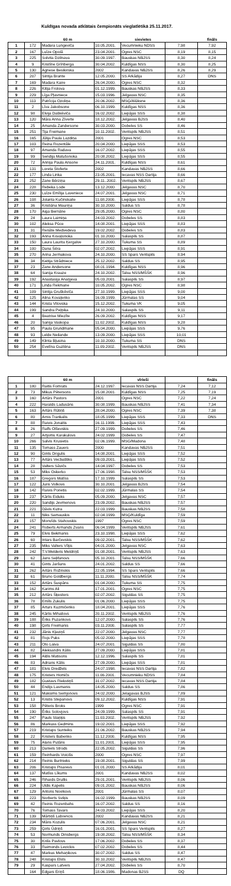Kuldīgas novada atklātais čempionāts vieglatlētikā 25.11.2017.
| | | 60 m | | sievietes | | fināls |
| --- | --- | --- | --- | --- | --- | --- |
| 1 | 172 | Madara Lungeviča | 10.05.2001. | Vecumnieku NDSS | 7,98 | 7,92 |
| 2 | 167 | Luīze Opolā | 23.04.2001. | Ogres NSC | 8,19 | 8,15 |
| 3 | 225 | Solvita Dzilnava | 30.09.1997. | Bauskas NBJSS | 8,30 | 8,24 |
| 4 | 9 | Kristīne Grīnberga | 30.04.2002. | Kuldīgas NSS | 8,30 | 8,25 |
| 5 | 130 | Agnese Besikirska | 2002 | Kandavas NBJSS | 8,26 | 8,29 |
| 6 | 207 | Sintija Brante | 12.05.2000. | SS Arkādija | 8,27 | DNS |
| 7 | 169 | Madara Kaire | 26.04.2000. | Ogres NSC | 8,32 | |
| 8 | 226 | Kitija Frolova | 01.12.1999. | Bauskas NBJSS | 8,33 | |
| 9 | 229 | Līga Pļavniece | 15.03.1996. | Jelgavas NSC | 8,35 | |
| 10 | 113 | Patrīcija Ozoliņa | 20.06.2002. | MSĢ/Alūksne | 8,36 | |
| 11 | 2 | Līva Jakobsone | 06.10.1999. | Kuldīgas NSS | 8,36 | |
| 12 | 98 | Elvija Daškēviča | 16.02.2002. | Liepājas SSS | 8,38 | |
| 13 | 120 | Māra Anna Zīverte | 18.12.2002. | Jelgavas BJSS | 8,40 | |
| 14 | 25 | Amanda Zandersone | 30.03.2000. | Dobeles SS | 8,46 | |
| 15 | 251 | Tija Freimane | 10.11.2002. | Ventspils NBJSS | 8,51 | |
| 16 | 165 | Jūlija Paula Lazdiņa | 2001 | Ogres NSC | 8,53 | |
| 17 | 103 | Reina Rozentāle | 20.04.2000. | Liepājas SSS | 8,53 | |
| 18 | 97 | Amanda Radava | 16.07.2002. | Liepājas SSS | 8,55 | |
| 19 | 99 | Sendija Matušonoka | 20.08.2002. | Liepājas SSS | 8,55 | |
| 20 | 72 | Annija Paula Ansone | 24.11.2001. | Kuldīgas NSS | 8,61 | |
| 21 | 131 | Loreta Štoferte | 2002 | Kandavas NBJSS | 8,66 | |
| 22 | 177 | Linda Linka | 23.05.2001. | Iecavas NSS Dartija | 8,66 | |
| 23 | 252 | Zane Bērziņa | 29.11..2002. | Ventspils NBJSS | 8,67 | |
| 24 | 228 | Rebeka Lode | 13.12.2000. | Jelgavas NSC | 8,70 | |
| 25 | 230 | Luīze Emīlija Laveniece | 24.07.2001. | Jelgavas NSC | 8,71 | |
| 26 | 108 | Jolanta Kučinskaite | 11.08.2000. | Liepājas SSS | 8,78 | |
| 27 | 36 | Kristiāna Mauriņa | 30.10.2000. | Saldus SS | 8,78 | |
| 28 | 170 | Aiga Bernāne | 29.05.2000. | Ogres NSC | 8,80 | |
| 29 | 24 | Laura Laimiņa | 24.03.2002. | Dobeles SS | 8,83 | |
| 30 | 102 | Aleksa Pūce | 14.08.2001. | Liepājas SSS | 8,83 | |
| 31 | 31 | Renāte Medvedeva | 19.02.2002. | Dobeles SS | 8,83 | |
| 32 | 193 | Anna Kovaļonoka | 01.10.2000. | Salaspils SS | 8,87 | |
| 33 | 150 | Laura Laurita Ķergalve | 27.10.2000. | Tukuma SS | 8,89 | |
| 34 | 100 | Dana Šēra | 02.07.2002. | Liepājas SSS | 8,91 | |
| 35 | 270 | Arina Jermakova | 24.10.2000. | SS Spars Ventspils | 8,94 | |
| 36 | 34 | Keitija Strādniece | 25.12.2002. | Saldus SS | 8,95 | |
| 37 | 23 | Zane Andersone | 08.01.1994. | Kuldīgas NSS | 8,96 | |
| 38 | 64 | Sanija Krauze | 24.10.2002. | Talsu NSS/MŠŠK | 8,96 | |
| 39 | 192 | Anastasija Anaņjeva | 05.03.2001. | Salaspils SS | 8,97 | |
| 40 | 171 | Linda Rekmane | 10.05.2002. | Ogres NSC | 8,98 | |
| 41 | 109 | Sintija Gruškēviča | 27.10.1999. | Liepājas SSS | 9,00 | |
| 42 | 125 | Alina Kovaļenko | 16.09.1999. | Jūrmalas SS | 9,04 | |
| 43 | 144 | Krista Vitovska | 15.12.2002. | Tukuma VK | 9,05 | |
| 44 | 199 | Sandra Peļņika | 24.10.2000. | Salaspils SS | 9,11 | |
| 45 | 4 | Beatrise Miezīte | 26.09.2002. | Kuldīgas NSS | 9,17 | |
| 46 | 20 | Sanija Vaskopa | 11.02.2002. | Kuldīgas NSS | 9,28 | |
| 47 | 95 | Paula Grundmane | 05.04.2000. | Liepājas SSS | 9,76 | |
| 48 | 93 | Lelde Neilande | 13.09.2000. | Liepājas SSS | 10,01 | |
| 49 | 149 | Klinta Bļusina | 10.10.2000. | Tukuma SS | DNS | |
| 50 | 254 | Evelīna Guzlēna | 11.09.2002. | Ventspils NBJSS | DNS | |
| | | 60 m | | vīrieši | | fināls |
| 1 | 180 | Raitis Fomrats | 24.12.1997. | Iecavas NSS Dartija | 7,24 | 7,12 |
| 2 | 73 | Mikus Pētersons | 15.08.2001. | Kuldīgas NSS | 7,25 | 7,19 |
| 3 | 160 | Artūrs Pastors | 2001 | Ogres NSC | 7,22 | 7,24 |
| 4 | 222 | Haralds Ladusāns | 30.08.1999. | Bauskas NBJSS | 7,41 | 7,34 |
| 5 | 163 | Artūrs Rūtiņš | 28.04.2000. | Ogres NSC | 7,39 | 7,38 |
| 6 | 80 | Arnis Trankalis | 18.05.1999. | Liepājas SSS | 7,33 | DNS |
| 7 | 88 | Raivis Jonaitis | 16.11.1999. | Liepājas SSS | 7,43 | |
| 8 | 26 | Ralfs Olševskis | 27.09.1999. | Dobeles SS | 7,46 | |
| 9 | 27 | Artjoms Karakulovs | 24.02.1999. | Dobeles SS | 7,47 | |
| 10 | 266 | Salvis Krusietis | 02.06.1999. | MSG/Madona | 7,48 | |
| 11 | 135 | Tomass Zauers | 2000 | Kandavas NBJSS | 7,51 | |
| 12 | 90 | Gints Drigulis | 14.08.2001. | Liepājas SSS | 7,52 | |
| 13 | 77 | Artūrs Vecbaštiks | 09.03.2001. | Liepājas SSS | 7,52 | |
| 14 | 28 | Valters Sāvičs | 14.04.1997. | Dobeles SS | 7,53 | |
| 15 | 53 | Miks Oskerko | 17.06.1998. | Talsu NSS/MŠŠK | 7,53 | |
| 16 | 187 | Gregors Matīss | 17.10.1999. | Salaspils SS | 7,53 | |
| 17 | 122 | Juris Volkovs | 30.10.2001. | Jelgavas BJSS | 7,54 | |
| 18 | 142 | Raivis Porietis | 02.02.1999. | Jūrmalas SS | 7,54 | |
| 19 | 237 | Kārlis Eiduks | 05.09.2000. | Jelgavas NSC | 7,57 | |
| 20 | 220 | Sandijs Jevmenovs | 23.09.2002. | Bauskas NBJSS | 7,57 | |
| 21 | 221 | Dāvis Kutra | 22.03.1999. | Bauskas NBJSS | 7,58 | |
| 22 | 11 | Niks Samauskis | 02.04.1999. | MSĢ/Kuldīga | 7,59 | |
| 23 | 157 | Monvīds Stahovskis | 1997 | Ogres NSC | 7,59 | |
| 24 | 241 | Roberts Armands Zvans | 06.04.1999. | Ventspils NBJSS | 7,61 | |
| 25 | 79 | Elvis Bekmanis | 23.10.1998. | Liepājas SSS | 7,62 | |
| 26 | 60 | Intars Barčevskis | 09.02.2001. | Talsu NSS/MŠŠK | 7,62 | |
| 27 | 235 | Miks Valters Vīķis | 04.01.2000. | Jelgavas NSC | 7,63 | |
| 28 | 242 | T.V.Melderis Meldriņš | 01.08.2001. | Ventspils NBJSS | 7,63 | |
| 29 | 62 | Jans Seļifanovs | 05.10.2001. | Talsu NSS/MŠŠK | 7,66 | |
| 30 | 41 | Gints Jaršuns | 24.01.2002. | Saldus SS | 7,66 | |
| 31 | 262 | Artūrs Rožinskis | 22.05.1994. | SS Spars Ventspils | 7,66 | |
| 32 | 61 | Bruno Goldbergs | 11.11.2000. | Talsu NSS/MŠŠK | 7,74 | |
| 33 | 152 | Artūrs Šuspāns | 01.04.2000. | Tukuma SS | 7,75 | |
| 34 | 162 | Karims Ali | 17.01.2001. | Ogres NSC | 7,75 | |
| 35 | 212 | Artūrs Šķesters | 02.07.2002. | Siguldas SS | 7,75 | |
| 36 | 78 | Emīls Zukulis | 01.06.2000. | Liepājas SSS | 7,75 | |
| 37 | 85 | Arturs Kuzmičenko | 18.04.2001. | Liepājas SSS | 7,76 | |
| 38 | 245 | Kārlis Mihailovs | 20.11.2002. | Ventspils NBJSS | 7,76 | |
| 39 | 188 | Ēriks Puzankovs | 12.07.2000. | Salaspils SS | 7,76 | |
| 40 | 198 | Ģirts Freimanis | 03.11.2000. | Salaspils SS | 7,77 | |
| 41 | 232 | Jānis Kļaviņš | 22.07.2000. | Jelgavas NSC | 7,77 | |
| 42 | 81 | Rojs Puks | 05.02.2000. | Liepājas SSS | 7,78 | |
| 43 | 211 | Oto Laiva | 24.07.2001. | Siguldas SS | 7,80 | |
| 44 | 82 | Aleksandrs Kālis | 27.09.2000. | Liepājas SSS | 7,81 | |
| 45 | 194 | Aldis Matisons | 12.12.1996. | Salaspils SS | 7,81 | |
| 46 | 83 | Adrians Kālis | 27.09.2000. | Liepājas SSS | 7,81 | |
| 47 | 181 | Elvis Dredžels | 24.07.1998. | Iecavas NSS Dartija | 7,82 | |
| 48 | 175 | Kristers Homičs | 11.06.2001. | Vecumnieku NDSS | 7,84 | |
| 49 | 182 | Gustavs Riekstiņš | 31.07.2002. | Iecavas NSS Dartija | 7,84 | |
| 50 | 44 | Endijs Lasmanis | 14.05.2000. | Saldus SS | 7,86 | |
| 51 | 121 | Maksims Semjonovs | 24.02.2000. | Jelagavas BJSS | 7,89 | |
| 52 | 13 | Kristis Stepanovs | 09.12.2002. | Kuldīgas NSS | 7,91 | |
| 53 | 158 | Pēteris Broks | 1999 | Ogres NSC | 7,91 | |
| 54 | 190 | Ēriks Solovjovs | 24.09.1999. | Salaspils SS | 7,91 | |
| 55 | 247 | Pauls Slaņķis | 11.03.2002. | Ventspils NBJSS | 7,92 | |
| 56 | 86 | Markuss Gedmins | 19.02.2001. | Liepājas SSS | 7,92 | |
| 57 | 219 | Kristaps Sunteiks | 21.06.2002. | Bauskas NBJSS | 7,94 | |
| 58 | 22 | Kristers Babenko | 11.12.2000. | Kuldīgas NSS | 7,95 | |
| 59 | 75 | Alans Putāns | 11.01.2001. | Liepājas SSS | 7,95 | |
| 60 | 213 | Daniels Strods | 22.05.2002. | Siguldas SS | 7,96 | |
| 61 | 159 | Reinhards Voicišs | 2000 | Ogres NSC | 7,97 | |
| 62 | 214 | Reinis Burtnieks | 19.08.2001. | Siguldas SS | 7,99 | |
| 63 | 206 | Kristaps Pisarevs | 01.01.2000. | SS Arkādija | 8,01 | |
| 64 | 137 | Matīss Līkums | 2001 | Kandavas NBJSS | 8,02 | |
| 65 | 246 | Rihards Drullis | 29.01.2001. | Ventspils NBJSS | 8,06 | |
| 66 | 224 | Uldis Kapelis | 09.01.2002. | Bauskas NBJSS | 8,06 | |
| 67 | 129 | Antons Novikovs | 2001 | Jūrmalas SS | 8,07 | |
| 68 | 223 | Norberts Sviķis | 16.02.1999. | Bauskas NBJSS | 8,09 | |
| 69 | 42 | Reinis Rozenbahs | 16.07.2002. | Saldus SS | 8,16 | |
| 70 | 76 | Tomass Tavars | 24.03.2002. | Liepājas SSS | 8,20 | |
| 71 | 139 | Mārtiņš Labrencis | 2002 | Kandavas NBJSS | 8,21 | |
| 72 | 234 | Māris Kozulis | 07.06.2001. | Jelgavas NSC | 8,21 | |
| 73 | 259 | Ģirts Ūdriņš | 16.01.2001. | SS Spars Ventspils | 8,27 | |
| 74 | 53 | Normunds Dinsbergs | 19.08.2002. | Talsu NSS/MŠŠK | 8,34 | |
| 75 | 30 | Krišs Pavlovs | 17.06.2002. | Dobeles SS | 8,37 | |
| 76 | 33 | Raimonds Levickis | 07.02.2002. | Dobeles SS | 8,44 | |
| 77 | 47 | Markus Mehaņikovs | 30.07.2002. | Saldus SS | 8,47 | |
| 78 | 248 | Kristaps Elsts | 30.10.2002. | Ventspils NBJSS | 8,47 | |
| 79 | 29 | Kaspars Latvers | 27.04.2002. | Dobeles SS | 8,70 | |
| | 164 | Edgars Eriņš | 18.06.1986. | Madonas BJSS | DQ | |